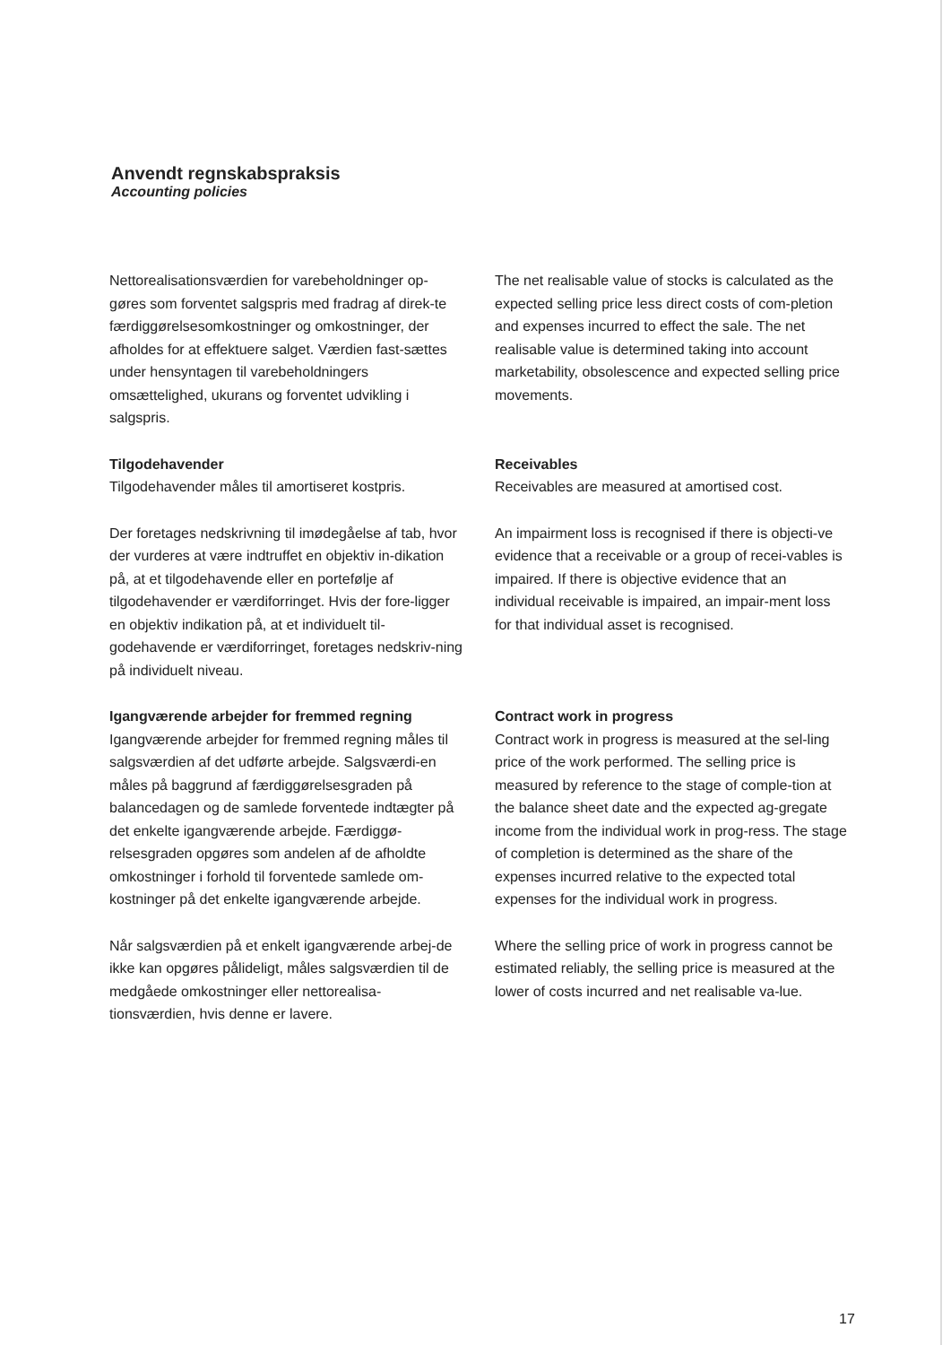Anvendt regnskabspraksis
Accounting policies
Nettorealisationsværdien for varebeholdninger op-gøres som forventet salgspris med fradrag af direk-te færdiggørelsesomkostninger og omkostninger, der afholdes for at effektuere salget. Værdien fast-sættes under hensyntagen til varebeholdningers omsættelighed, ukurans og forventet udvikling i salgspris.
The net realisable value of stocks is calculated as the expected selling price less direct costs of com-pletion and expenses incurred to effect the sale. The net realisable value is determined taking into account marketability, obsolescence and expected selling price movements.
Tilgodehavender
Tilgodehavender måles til amortiseret kostpris.
Receivables
Receivables are measured at amortised cost.
Der foretages nedskrivning til imødegåelse af tab, hvor der vurderes at være indtruffet en objektiv in-dikation på, at et tilgodehavende eller en portefølje af tilgodehavender er værdiforringet. Hvis der fore-ligger en objektiv indikation på, at et individuelt til-godehavende er værdiforringet, foretages nedskriv-ning på individuelt niveau.
An impairment loss is recognised if there is objecti-ve evidence that a receivable or a group of recei-vables is impaired. If there is objective evidence that an individual receivable is impaired, an impair-ment loss for that individual asset is recognised.
Igangværende arbejder for fremmed regning
Igangværende arbejder for fremmed regning måles til salgsværdien af det udførte arbejde. Salgsværdi-en måles på baggrund af færdiggørelsesgraden på balancedagen og de samlede forventede indtægter på det enkelte igangværende arbejde. Færdiggø-relsesgraden opgøres som andelen af de afholdte omkostninger i forhold til forventede samlede om-kostninger på det enkelte igangværende arbejde.
Contract work in progress
Contract work in progress is measured at the sel-ling price of the work performed. The selling price is measured by reference to the stage of comple-tion at the balance sheet date and the expected ag-gregate income from the individual work in prog-ress. The stage of completion is determined as the share of the expenses incurred relative to the expected total expenses for the individual work in progress.
Når salgsværdien på et enkelt igangværende arbej-de ikke kan opgøres pålideligt, måles salgsværdien til de medgåede omkostninger eller nettorealisa-tionsværdien, hvis denne er lavere.
Where the selling price of work in progress cannot be estimated reliably, the selling price is measured at the lower of costs incurred and net realisable va-lue.
17